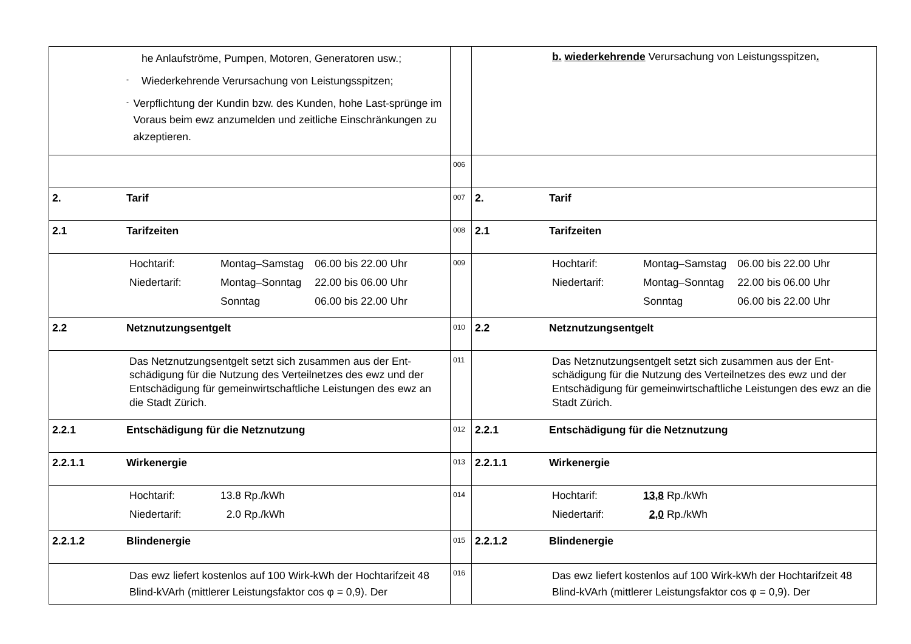| he Anlaufströme, Pumpen, Motoren, Generatoren usw.; - Wiederkehrende Verursachung von Leistungsspitzen; - Verpflichtung der Kundin bzw. des Kunden, hohe Last-sprünge im Voraus beim ewz anzumelden und zeitliche Einschränkungen zu akzeptieren. | | b. wiederkehrende Verursachung von Leistungsspitzen . |
| | 006 | |
| 2. Tarif | 007 | 2. Tarif |
| 2.1 Tarifzeiten | 008 | 2.1 Tarifzeiten |
| / Hochtarif: / Montag–Samstag / 06.00 bis 22.00 Uhr / / Niedertarif: / Montag–Sonntag / 22.00 bis 06.00 Uhr / / / Sonntag / 06.00 bis 22.00 Uhr / | 009 | / Hochtarif: / Montag–Samstag / 06.00 bis 22.00 Uhr / / Niedertarif: / Montag–Sonntag / 22.00 bis 06.00 Uhr / / / Sonntag / 06.00 bis 22.00 Uhr / |
| 2.2 Netznutzungsentgelt | 010 | 2.2 Netznutzungsentgelt |
| Das Netznutzungsentgelt setzt sich zusammen aus der Ent-schädigung für die Nutzung des Verteilnetzes des ewz und der Entschädigung für gemeinwirtschaftliche Leistungen des ewz an die Stadt Zürich. | 011 | Das Netznutzungsentgelt setzt sich zusammen aus der Ent-schädigung für die Nutzung des Verteilnetzes des ewz und der Entschädigung für gemeinwirtschaftliche Leistungen des ewz an die Stadt Zürich. |
| 2.2.1 Entschädigung für die Netznutzung | 012 | 2.2.1 Entschädigung für die Netznutzung |
| 2.2.1.1 Wirkenergie | 013 | 2.2.1.1 Wirkenergie |
| / Hochtarif: / 13.8 Rp./kWh / / Niedertarif: / 2.0 Rp./kWh / | 014 | / Hochtarif: / 13,8 Rp./kWh / / Niedertarif: / 2,0 Rp./kWh / |
| 2.2.1.2 Blindenergie | 015 | 2.2.1.2 Blindenergie |
| Das ewz liefert kostenlos auf 100 Wirk-kWh der Hochtarifzeit 48 Blind-kVArh (mittlerer Leistungsfaktor cos φ = 0,9). Der | 016 | Das ewz liefert kostenlos auf 100 Wirk-kWh der Hochtarifzeit 48 Blind-kVArh (mittlerer Leistungsfaktor cos φ = 0,9). Der |